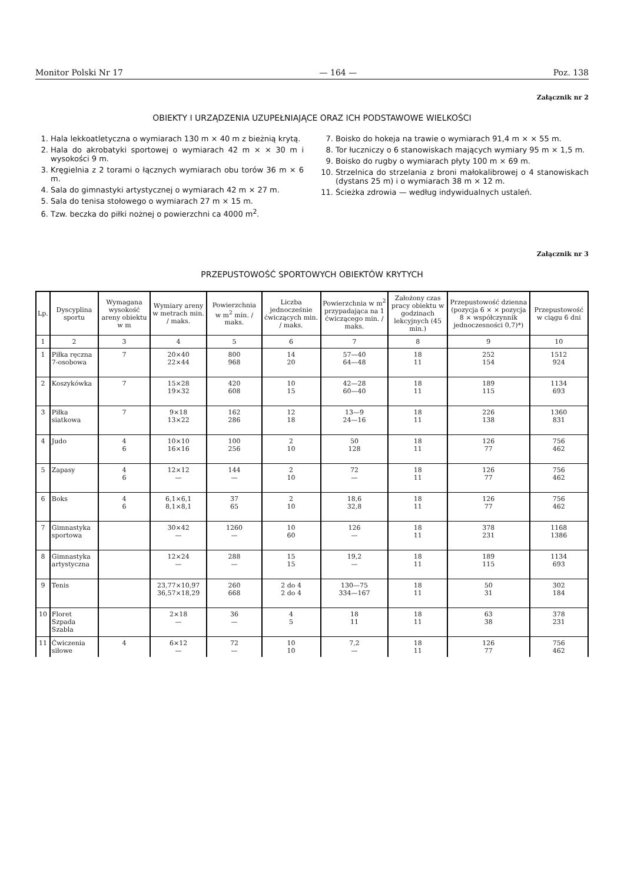Monitor Polski Nr 17 — 164 — Poz. 138
Załącznik nr 2
OBIEKTY I URZĄDZENIA UZUPEŁNIAJĄCE ORAZ ICH PODSTAWOWE WIELKOŚCI
1. Hala lekkoatletyczna o wymiarach 130 m × 40 m z bieżnią krytą.
2. Hala do akrobatyki sportowej o wymiarach 42 m × × 30 m i wysokości 9 m.
3. Kręgielnia z 2 torami o łącznych wymiarach obu torów 36 m × 6 m.
4. Sala do gimnastyki artystycznej o wymiarach 42 m × 27 m.
5. Sala do tenisa stołowego o wymiarach 27 m × 15 m.
6. Tzw. beczka do piłki nożnej o powierzchni ca 4000 m<sup>2</sup>.
7. Boisko do hokeja na trawie o wymiarach 91,4 m × × 55 m.
8. Tor łuczniczy o 6 stanowiskach mających wymiary 95 m × 1,5 m.
9. Boisko do rugby o wymiarach płyty 100 m × 69 m.
10. Strzelnica do strzelania z broni małokalibrowej o 4 stanowiskach (dystans 25 m) i o wymiarach 38 m × 12 m.
11. Ścieżka zdrowia — według indywidualnych ustaleń.
Załącznik nr 3
PRZEPUSTOWOŚĆ SPORTOWYCH OBIEKTÓW KRYTYCH
| Lp. | Dyscyplina sportu | Wymagana wysokość areny obiektu w m | Wymiary areny w metrach min. / maks. | Powierzchnia w m<sup>2</sup> min. / maks. | Liczba jednocześnie ćwiczących min. / maks. | Powierzchnia w m<sup>2</sup> przypadająca na 1 ćwiczącego min. / maks. | Założony czas pracy obiektu w godzinach lekcyjnych (45 min.) | Przepustowość dzienna (pozycja 6 × × pozycja 8 × współczynnik jednoczesności 0,7)*) | Przepustowość w ciągu 6 dni |
| --- | --- | --- | --- | --- | --- | --- | --- | --- | --- |
| 1 | 2 | 3 | 4 | 5 | 6 | 7 | 8 | 9 | 10 |
| 1 | Piłka ręczna 7-osobowa | 7 | 20×40 22×44 | 800 968 | 14 20 | 57—40 64—48 | 18 11 | 252 154 | 1512 924 |
| 2 | Koszykówka | 7 | 15×28 19×32 | 420 608 | 10 15 | 42—28 60—40 | 18 11 | 189 115 | 1134 693 |
| 3 | Piłka siatkowa | 7 | 9×18 13×22 | 162 286 | 12 18 | 13—9 24—16 | 18 11 | 226 138 | 1360 831 |
| 4 | Judo | 4 6 | 10×10 16×16 | 100 256 | 2 10 | 50 128 | 18 11 | 126 77 | 756 462 |
| 5 | Zapasy | 4 6 | 12×12 — | 144 — | 2 10 | 72 — | 18 11 | 126 77 | 756 462 |
| 6 | Boks | 4 6 | 6,1×6,1 8,1×8,1 | 37 65 | 2 10 | 18,6 32,8 | 18 11 | 126 77 | 756 462 |
| 7 | Gimnastyka sportowa | | 30×42 — | 1260 — | 10 60 | 126 — | 18 11 | 378 231 | 1168 1386 |
| 8 | Gimnastyka artystyczna | | 12×24 — | 288 — | 15 15 | 19,2 — | 18 11 | 189 115 | 1134 693 |
| 9 | Tenis | | 23,77×10,97 36,57×18,29 | 260 668 | 2 do 4 2 do 4 | 130—75 334—167 | 18 11 | 50 31 | 302 184 |
| 10 | Floret Szpada Szabla | | 2×18 — | 36 — | 4 5 | 18 11 | 18 11 | 63 38 | 378 231 |
| 11 | Ćwiczenia siłowe | 4 | 6×12 — | 72 — | 10 10 | 7,2 — | 18 11 | 126 77 | 756 462 |